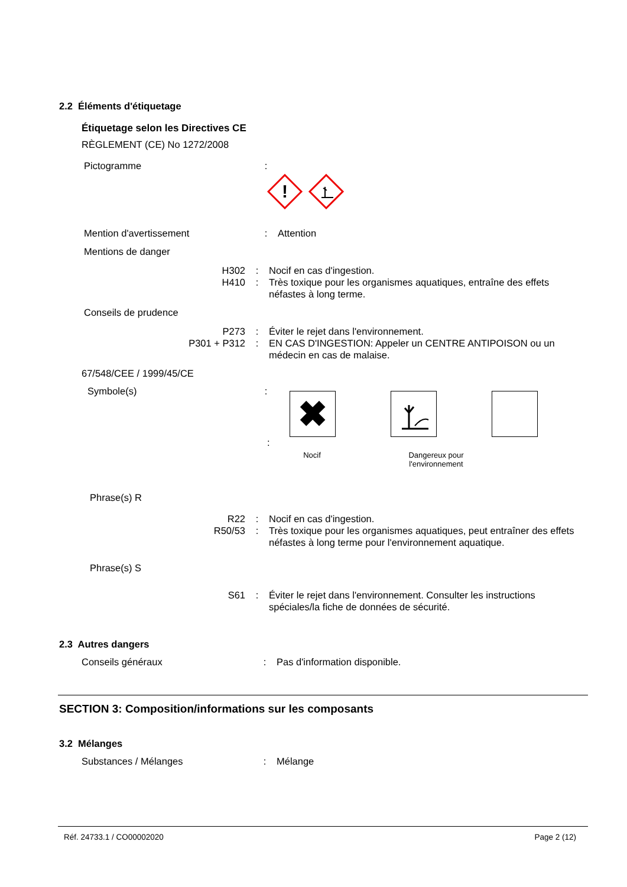2.2 Éléments d'étiquetage
Étiquetage selon les Directives CE
RÈGLEMENT (CE) No 1272/2008
Pictogramme :
!
Mention d'avertissement : Attention
Mentions de danger
H302 : Nocif en cas d'ingestion.
H410 : Très toxique pour les organismes aquatiques, entraîne des effets néfastes à long terme.
Conseils de prudence
P273 : Éviter le rejet dans l'environnement.
P301 + P312 : EN CAS D'INGESTION: Appeler un CENTRE ANTIPOISON ou un médecin en cas de malaise.
67/548/CEE / 1999/45/CE
Symbole(s) :
✖
:
Nocif Dangereux pour l'environnement
Phrase(s) R
R22 : Nocif en cas d'ingestion.
R50/53 : Très toxique pour les organismes aquatiques, peut entraîner des effets néfastes à long terme pour l'environnement aquatique.
Phrase(s) S
S61 : Éviter le rejet dans l'environnement. Consulter les instructions spéciales/la fiche de données de sécurité.
2.3 Autres dangers
Conseils généraux : Pas d'information disponible.
SECTION 3: Composition/informations sur les composants
3.2 Mélanges
Substances / Mélanges : Mélange
Réf. 24733.1 / CO00002020 Page 2 (12)